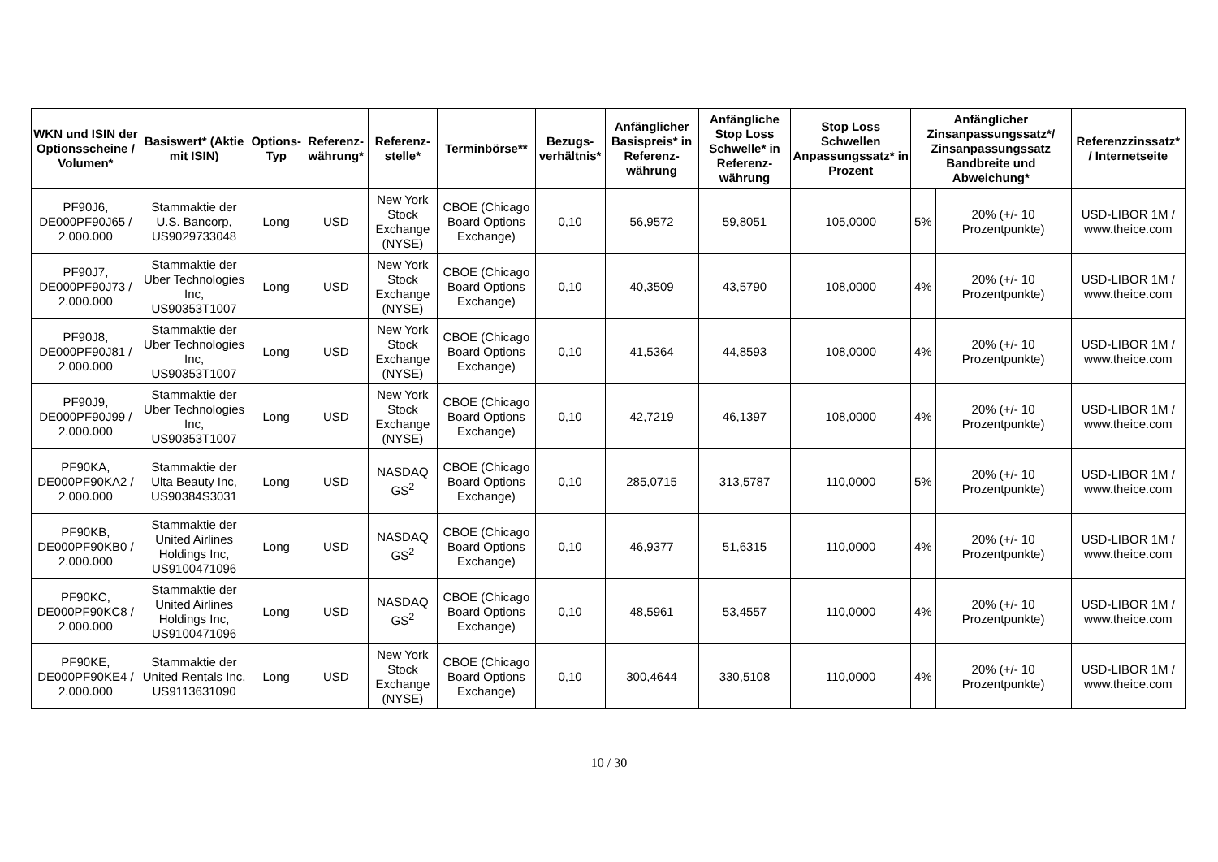| WKN und ISIN der Optionsscheine / Volumen* | Basiswert* (Aktie mit ISIN) | Options-Typ | Referenz-währung* | Referenz-stelle* | Terminbörse** | Bezugs-verhältnis* | Anfänglicher Basispreis* in Referenz-währung | Anfängliche Stop Loss Schwelle* in Referenz-währung | Stop Loss Schwellen Anpassungssatz* in Prozent | Anfänglicher Zinsanpassungssatz*/ Zinsanpassungssatz Bandbreite und Abweichung* | | Referenzzinssatz* / Internetseite |
| --- | --- | --- | --- | --- | --- | --- | --- | --- | --- | --- | --- | --- |
| PF90J6, DE000PF90J65 / 2.000.000 | Stammaktie der U.S. Bancorp, US9029733048 | Long | USD | New York Stock Exchange (NYSE) | CBOE (Chicago Board Options Exchange) | 0,10 | 56,9572 | 59,8051 | 105,0000 | 5% | 20% (+/- 10 Prozentpunkte) | USD-LIBOR 1M / www.theice.com |
| PF90J7, DE000PF90J73 / 2.000.000 | Stammaktie der Uber Technologies Inc, US90353T1007 | Long | USD | New York Stock Exchange (NYSE) | CBOE (Chicago Board Options Exchange) | 0,10 | 40,3509 | 43,5790 | 108,0000 | 4% | 20% (+/- 10 Prozentpunkte) | USD-LIBOR 1M / www.theice.com |
| PF90J8, DE000PF90J81 / 2.000.000 | Stammaktie der Uber Technologies Inc, US90353T1007 | Long | USD | New York Stock Exchange (NYSE) | CBOE (Chicago Board Options Exchange) | 0,10 | 41,5364 | 44,8593 | 108,0000 | 4% | 20% (+/- 10 Prozentpunkte) | USD-LIBOR 1M / www.theice.com |
| PF90J9, DE000PF90J99 / 2.000.000 | Stammaktie der Uber Technologies Inc, US90353T1007 | Long | USD | New York Stock Exchange (NYSE) | CBOE (Chicago Board Options Exchange) | 0,10 | 42,7219 | 46,1397 | 108,0000 | 4% | 20% (+/- 10 Prozentpunkte) | USD-LIBOR 1M / www.theice.com |
| PF90KA, DE000PF90KA2 / 2.000.000 | Stammaktie der Ulta Beauty Inc, US90384S3031 | Long | USD | NASDAQ GS<sup>2</sup> | CBOE (Chicago Board Options Exchange) | 0,10 | 285,0715 | 313,5787 | 110,0000 | 5% | 20% (+/- 10 Prozentpunkte) | USD-LIBOR 1M / www.theice.com |
| PF90KB, DE000PF90KB0 / 2.000.000 | Stammaktie der United Airlines Holdings Inc, US9100471096 | Long | USD | NASDAQ GS<sup>2</sup> | CBOE (Chicago Board Options Exchange) | 0,10 | 46,9377 | 51,6315 | 110,0000 | 4% | 20% (+/- 10 Prozentpunkte) | USD-LIBOR 1M / www.theice.com |
| PF90KC, DE000PF90KC8 / 2.000.000 | Stammaktie der United Airlines Holdings Inc, US9100471096 | Long | USD | NASDAQ GS<sup>2</sup> | CBOE (Chicago Board Options Exchange) | 0,10 | 48,5961 | 53,4557 | 110,0000 | 4% | 20% (+/- 10 Prozentpunkte) | USD-LIBOR 1M / www.theice.com |
| PF90KE, DE000PF90KE4 / 2.000.000 | Stammaktie der United Rentals Inc, US9113631090 | Long | USD | New York Stock Exchange (NYSE) | CBOE (Chicago Board Options Exchange) | 0,10 | 300,4644 | 330,5108 | 110,0000 | 4% | 20% (+/- 10 Prozentpunkte) | USD-LIBOR 1M / www.theice.com |
10 / 30